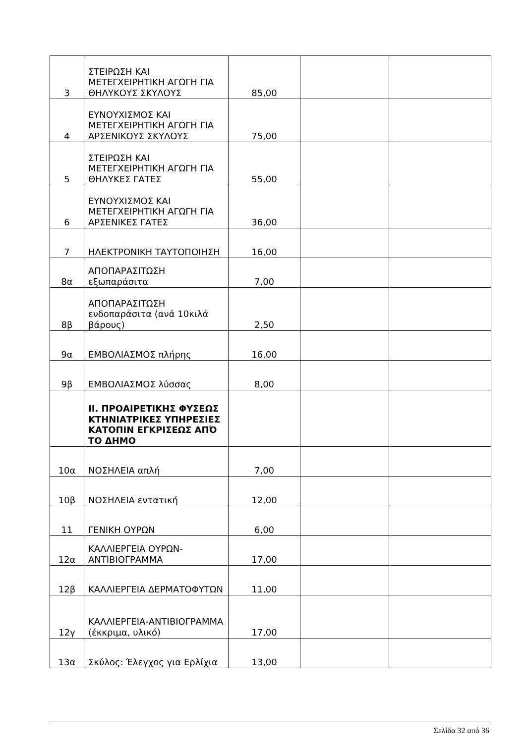| 3 | ΣΤΕΙΡΩΣΗ ΚΑΙ ΜΕΤΕΓΧΕΙΡΗΤΙΚΗ ΑΓΩΓΗ ΓΙΑ ΘΗΛΥΚΟΥΣ ΣΚΥΛΟΥΣ | 85,00 | | |
| 4 | ΕΥΝΟΥΧΙΣΜΟΣ ΚΑΙ ΜΕΤΕΓΧΕΙΡΗΤΙΚΗ ΑΓΩΓΗ ΓΙΑ ΑΡΣΕΝΙΚΟΥΣ ΣΚΥΛΟΥΣ | 75,00 | | |
| 5 | ΣΤΕΙΡΩΣΗ ΚΑΙ ΜΕΤΕΓΧΕΙΡΗΤΙΚΗ ΑΓΩΓΗ ΓΙΑ ΘΗΛΥΚΕΣ ΓΑΤΕΣ | 55,00 | | |
| 6 | ΕΥΝΟΥΧΙΣΜΟΣ ΚΑΙ ΜΕΤΕΓΧΕΙΡΗΤΙΚΗ ΑΓΩΓΗ ΓΙΑ ΑΡΣΕΝΙΚΕΣ ΓΑΤΕΣ | 36,00 | | |
| 7 | ΗΛΕΚΤΡΟΝΙΚΗ ΤΑΥΤΟΠΟΙΗΣΗ | 16,00 | | |
| 8α | ΑΠΟΠΑΡΑΣΙΤΩΣΗ εξωπαράσιτα | 7,00 | | |
| 8β | ΑΠΟΠΑΡΑΣΙΤΩΣΗ ενδοπαράσιτα (ανά 10κιλά βάρους) | 2,50 | | |
| 9α | ΕΜΒΟΛΙΑΣΜΟΣ πλήρης | 16,00 | | |
| 9β | ΕΜΒΟΛΙΑΣΜΟΣ λύσσας | 8,00 | | |
| | ΙΙ. ΠΡΟΑΙΡΕΤΙΚΗΣ ΦΥΣΕΩΣ ΚΤΗΝΙΑΤΡΙΚΕΣ ΥΠΗΡΕΣΙΕΣ ΚΑΤΟΠΙΝ ΕΓΚΡΙΣΕΩΣ ΑΠΌ ΤΟ ΔΗΜΟ | | | |
| 10α | ΝΟΣΗΛΕΙΑ απλή | 7,00 | | |
| 10β | ΝΟΣΗΛΕΙΑ εντατική | 12,00 | | |
| 11 | ΓΕΝΙΚΗ ΟΥΡΩΝ | 6,00 | | |
| 12α | ΚΑΛΛΙΕΡΓΕΙΑ ΟΥΡΩΝ-ΑΝΤΙΒΙΟΓΡΑΜΜΑ | 17,00 | | |
| 12β | ΚΑΛΛΙΕΡΓΕΙΑ ΔΕΡΜΑΤΟΦΥΤΩΝ | 11,00 | | |
| 12γ | ΚΑΛΛΙΕΡΓΕΙΑ-ΑΝΤΙΒΙΟΓΡΑΜΜΑ (έκκριμα, υλικό) | 17,00 | | |
| 13α | Σκύλος: Έλεγχος για Ερλίχια | 13,00 | | |
Σελίδα 32 από 36